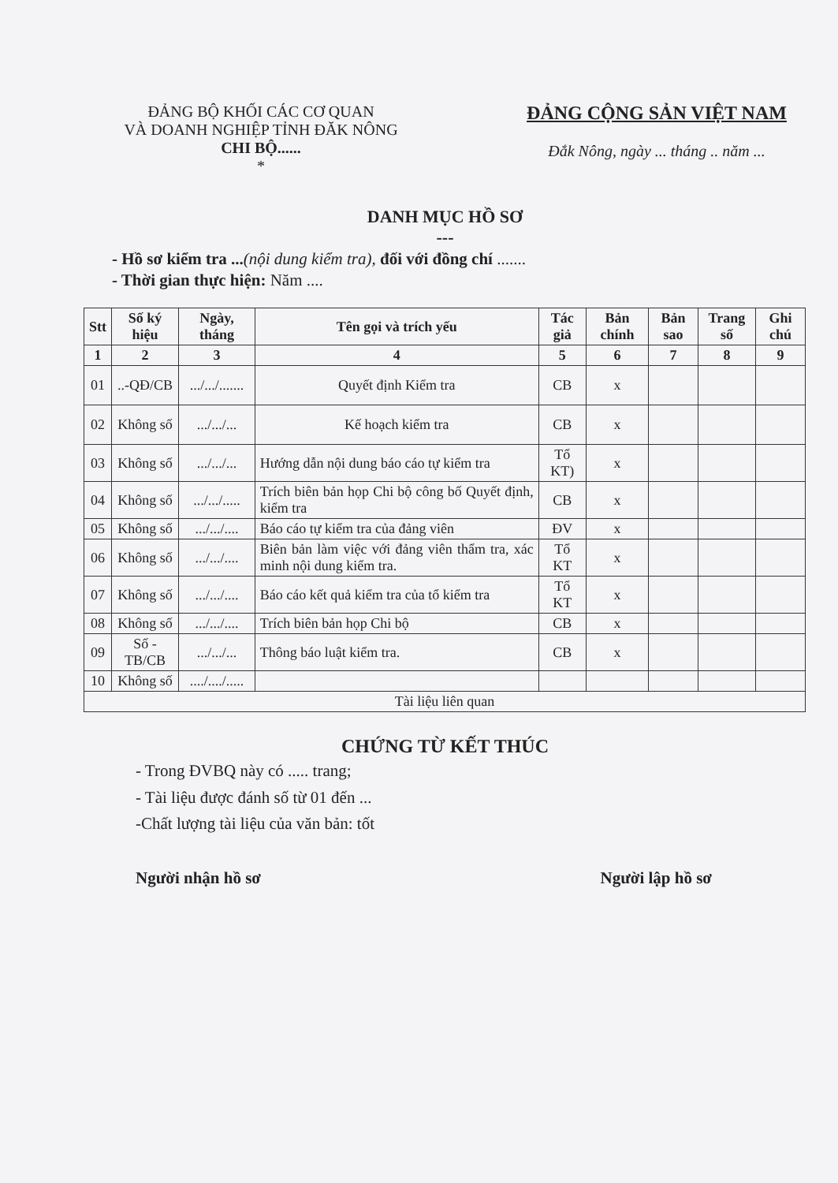ĐẢNG BỘ KHỐI CÁC CƠ QUAN
VÀ DOANH NGHIỆP TỈNH ĐĂK NÔNG
CHI BỘ......
*
ĐẢNG CỘNG SẢN VIỆT NAM
Đắk Nông, ngày ... tháng .. năm ...
DANH MỤC HỒ SƠ
---
- Hồ sơ kiểm tra ...(nội dung kiểm tra), đối với đồng chí .......
- Thời gian thực hiện: Năm ....
| Stt | Số ký hiệu | Ngày, tháng | Tên gọi và trích yếu | Tác giả | Bản chính | Bản sao | Trang số | Ghi chú |
| --- | --- | --- | --- | --- | --- | --- | --- | --- |
| 1 | 2 | 3 | 4 | 5 | 6 | 7 | 8 | 9 |
| 01 | ..-QĐ/CB | .../.../....... | Quyết định Kiểm tra | CB | x | | | |
| 02 | Không số | .../.../... | Kế hoạch kiểm tra | CB | x | | | |
| 03 | Không số | .../.../... | Hướng dẫn nội dung báo cáo tự kiểm tra | Tổ KT) | x | | | |
| 04 | Không số | .../.../..... | Trích biên bản họp Chi bộ công bố Quyết định, kiểm tra | CB | x | | | |
| 05 | Không số | .../.../.... | Báo cáo tự kiểm tra của đảng viên | ĐV | x | | | |
| 06 | Không số | .../.../.... | Biên bản làm việc với đảng viên thẩm tra, xác minh nội dung kiểm tra. | Tổ KT | x | | | |
| 07 | Không số | .../.../.... | Báo cáo kết quả kiểm tra của tổ kiểm tra | Tổ KT | x | | | |
| 08 | Không số | .../.../.... | Trích biên bản họp Chi bộ | CB | x | | | |
| 09 | Số -TB/CB | .../.../... | Thông báo luật kiểm tra. | CB | x | | | |
| 10 | Không số | ..../..../..... | | | | | | |
| Tài liệu liên quan | | | | | | | | |
CHỨNG TỪ KẾT THÚC
- Trong ĐVBQ này có ..... trang;
- Tài liệu được đánh số từ 01 đến ...
-Chất lượng tài liệu của văn bản: tốt
Người nhận hồ sơ Người lập hồ sơ